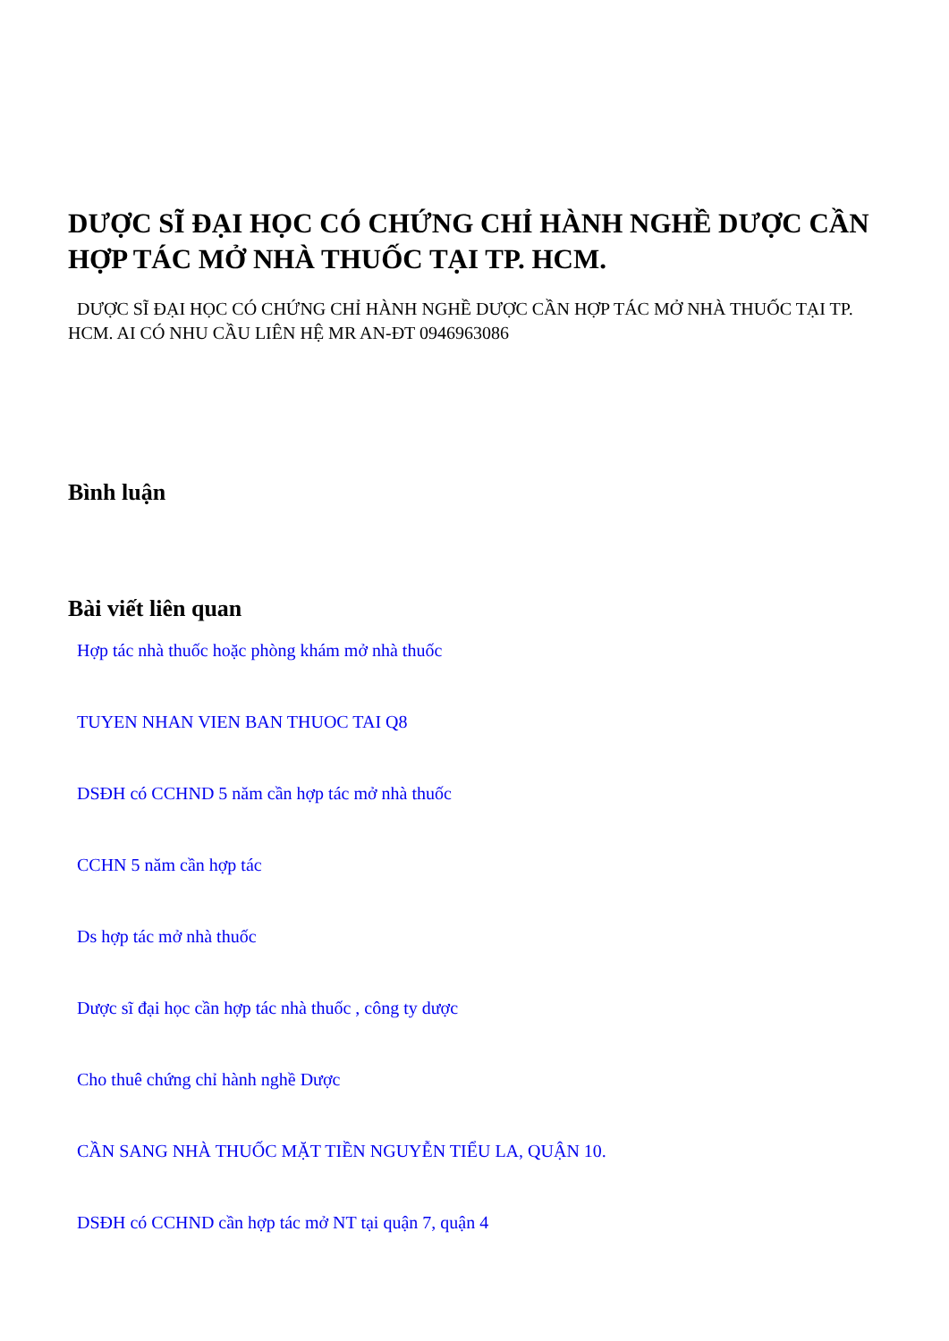DƯỢC SĨ ĐẠI HỌC CÓ CHỨNG CHỈ HÀNH NGHỀ DƯỢC CẦN HỢP TÁC MỞ NHÀ THUỐC TẠI TP. HCM.
DƯỢC SĨ ĐẠI HỌC CÓ CHỨNG CHỈ HÀNH NGHỀ DƯỢC CẦN HỢP TÁC MỞ NHÀ THUỐC TẠI TP. HCM. AI CÓ NHU CẦU LIÊN HỆ MR AN-ĐT 0946963086
Bình luận
Bài viết liên quan
Hợp tác nhà thuốc hoặc phòng khám mở nhà thuốc
TUYEN NHAN VIEN BAN THUOC TAI Q8
DSĐH có CCHND 5 năm cần hợp tác mở nhà thuốc
CCHN 5 năm cần hợp tác
Ds hợp tác mở nhà thuốc
Dược sĩ đại học cần hợp tác nhà thuốc , công ty dược
Cho thuê chứng chỉ hành nghề Dược
CẦN SANG NHÀ THUỐC MẶT TIỀN NGUYỄN TIỂU LA, QUẬN 10.
DSĐH có CCHND cần hợp tác mở NT tại quận 7, quận 4